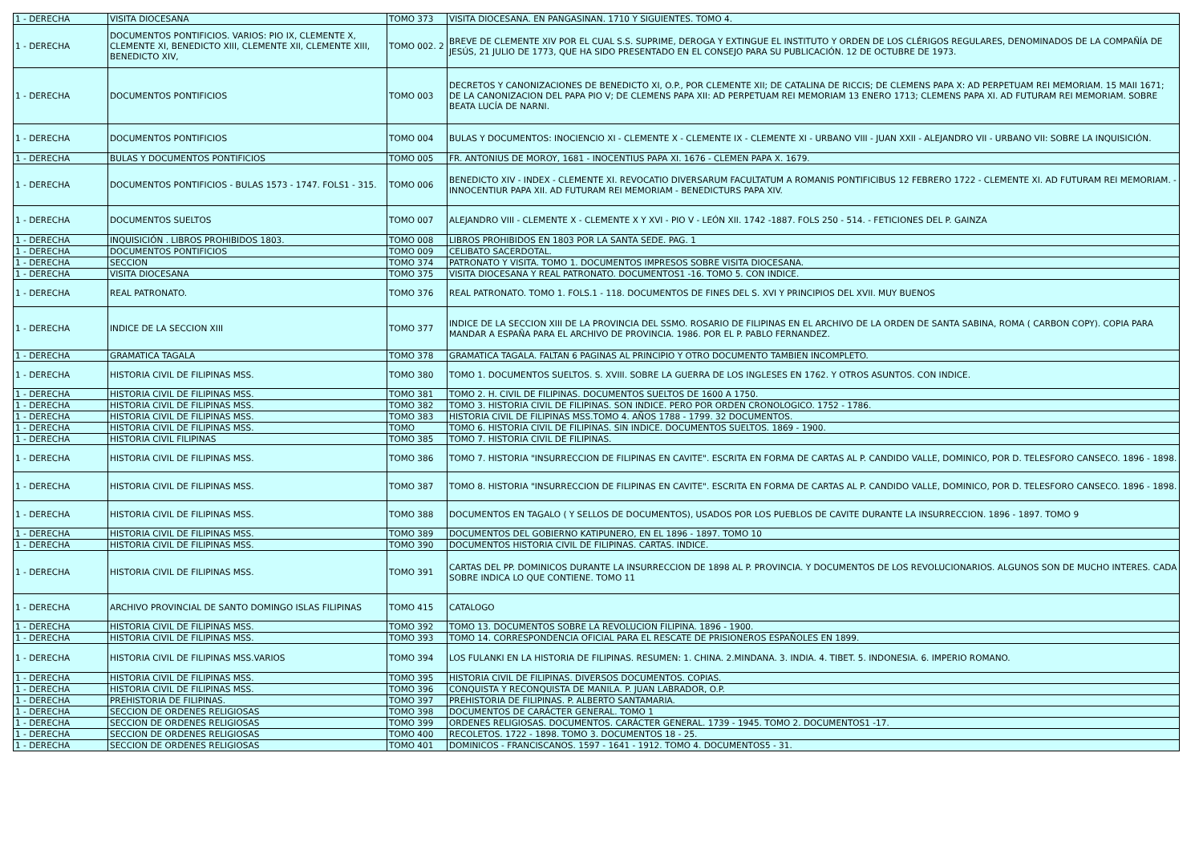| 1 - DERECHA | VISITA DIOCESANA | TOMO 373 | VISITA DIOCESANA. EN PANGASINAN. 1710 Y SIGUIENTES. TOMO 4. |
| 1 - DERECHA | DOCUMENTOS PONTIFICIOS. VARIOS: PIO IX, CLEMENTE X, CLEMENTE XI, BENEDICTO XIII, CLEMENTE XII, CLEMENTE XIII, BENEDICTO XIV, | TOMO 002. 2 | BREVE DE CLEMENTE XIV POR EL CUAL S.S. SUPRIME, DEROGA Y EXTINGUE EL INSTITUTO Y ORDEN DE LOS CLÉRIGOS REGULARES, DENOMINADOS DE LA COMPAÑÍA DE JESÚS, 21 JULIO DE 1773, QUE HA SIDO PRESENTADO EN EL CONSEJO PARA SU PUBLICACIÓN. 12 DE OCTUBRE DE 1973. |
| 1 - DERECHA | DOCUMENTOS PONTIFICIOS | TOMO 003 | DECRETOS Y CANONIZACIONES DE BENEDICTO XI, O.P., POR CLEMENTE XII; DE CATALINA DE RICCIS; DE CLEMENS PAPA X: AD PERPETUAM REI MEMORIAM. 15 MAII 1671; DE LA CANONIZACION DEL PAPA PIO V; DE CLEMENS PAPA XII: AD PERPETUAM REI MEMORIAM 13 ENERO 1713; CLEMENS PAPA XI. AD FUTURAM REI MEMORIAM. SOBRE BEATA LUCÍA DE NARNI. |
| 1 - DERECHA | DOCUMENTOS PONTIFICIOS | TOMO 004 | BULAS Y DOCUMENTOS: INOCIENCIO XI - CLEMENTE X - CLEMENTE IX - CLEMENTE XI - URBANO VIII - JUAN XXII - ALEJANDRO VII - URBANO VII: SOBRE LA INQUISICIÓN. |
| 1 - DERECHA | BULAS Y DOCUMENTOS PONTIFICIOS | TOMO 005 | FR. ANTONIUS DE MOROY, 1681 - INOCENTIUS PAPA XI. 1676 - CLEMEN PAPA X. 1679. |
| 1 - DERECHA | DOCUMENTOS PONTIFICIOS - BULAS 1573 - 1747. FOLS1 - 315. | TOMO 006 | BENEDICTO XIV - INDEX - CLEMENTE XI. REVOCATIO DIVERSARUM FACULTATUM A ROMANIS PONTIFICIBUS 12 FEBRERO 1722 - CLEMENTE XI. AD FUTURAM REI MEMORIAM. - INNOCENTIUR PAPA XII. AD FUTURAM REI MEMORIAM - BENEDICTURS PAPA XIV. |
| 1 - DERECHA | DOCUMENTOS SUELTOS | TOMO 007 | ALEJANDRO VIII - CLEMENTE X - CLEMENTE X Y XVI - PIO V - LEÓN XII. 1742 -1887. FOLS 250 - 514. - FETICIONES DEL P. GAINZA |
| 1 - DERECHA | INQUISICIÓN . LIBROS PROHIBIDOS 1803. | TOMO 008 | LIBROS PROHIBIDOS EN 1803 POR LA SANTA SEDE. PAG. 1 |
| 1 - DERECHA | DOCUMENTOS PONTIFICIOS | TOMO 009 | CELIBATO SACERDOTAL. |
| 1 - DERECHA | SECCION | TOMO 374 | PATRONATO Y VISITA. TOMO 1. DOCUMENTOS IMPRESOS SOBRE VISITA DIOCESANA. |
| 1 - DERECHA | VISITA DIOCESANA | TOMO 375 | VISITA DIOCESANA Y REAL PATRONATO. DOCUMENTOS1 -16. TOMO 5. CON INDICE. |
| 1 - DERECHA | REAL PATRONATO. | TOMO 376 | REAL PATRONATO. TOMO 1. FOLS.1 - 118. DOCUMENTOS DE FINES DEL S. XVI Y PRINCIPIOS DEL XVII. MUY BUENOS |
| 1 - DERECHA | INDICE DE LA SECCION XIII | TOMO 377 | INDICE DE LA SECCION XIII DE LA PROVINCIA DEL SSMO. ROSARIO DE FILIPINAS EN EL ARCHIVO DE LA ORDEN DE SANTA SABINA, ROMA ( CARBON COPY). COPIA PARA MANDAR A ESPAÑA PARA EL ARCHIVO DE PROVINCIA. 1986. POR EL P. PABLO FERNANDEZ. |
| 1 - DERECHA | GRAMATICA TAGALA | TOMO 378 | GRAMATICA TAGALA. FALTAN 6 PAGINAS AL PRINCIPIO Y OTRO DOCUMENTO TAMBIEN INCOMPLETO. |
| 1 - DERECHA | HISTORIA CIVIL DE FILIPINAS MSS. | TOMO 380 | TOMO 1. DOCUMENTOS SUELTOS. S. XVIII. SOBRE LA GUERRA DE LOS INGLESES EN 1762. Y OTROS ASUNTOS. CON INDICE. |
| 1 - DERECHA | HISTORIA CIVIL DE FILIPINAS MSS. | TOMO 381 | TOMO 2. H. CIVIL DE FILIPINAS. DOCUMENTOS SUELTOS DE 1600 A 1750. |
| 1 - DERECHA | HISTORIA CIVIL DE FILIPINAS MSS. | TOMO 382 | TOMO 3. HISTORIA CIVIL DE FILIPINAS. SON INDICE. PERO POR ORDEN CRONOLOGICO. 1752 - 1786. |
| 1 - DERECHA | HISTORIA CIVIL DE FILIPINAS MSS. | TOMO 383 | HISTORIA CIVIL DE FILIPINAS MSS.TOMO 4. AÑOS 1788 - 1799. 32 DOCUMENTOS. |
| 1 - DERECHA | HISTORIA CIVIL DE FILIPINAS MSS. | TOMO | TOMO 6. HISTORIA CIVIL DE FILIPINAS. SIN INDICE. DOCUMENTOS SUELTOS. 1869 - 1900. |
| 1 - DERECHA | HISTORIA CIVIL FILIPINAS | TOMO 385 | TOMO 7. HISTORIA CIVIL DE FILIPINAS. |
| 1 - DERECHA | HISTORIA CIVIL DE FILIPINAS MSS. | TOMO 386 | TOMO 7. HISTORIA "INSURRECCION DE FILIPINAS EN CAVITE". ESCRITA EN FORMA DE CARTAS AL P. CANDIDO VALLE, DOMINICO, POR D. TELESFORO CANSECO. 1896 - 1898. |
| 1 - DERECHA | HISTORIA CIVIL DE FILIPINAS MSS. | TOMO 387 | TOMO 8. HISTORIA "INSURRECCION DE FILIPINAS EN CAVITE". ESCRITA EN FORMA DE CARTAS AL P. CANDIDO VALLE, DOMINICO, POR D. TELESFORO CANSECO. 1896 - 1898. |
| 1 - DERECHA | HISTORIA CIVIL DE FILIPINAS MSS. | TOMO 388 | DOCUMENTOS EN TAGALO ( Y SELLOS DE DOCUMENTOS), USADOS POR LOS PUEBLOS DE CAVITE DURANTE LA INSURRECCION. 1896 - 1897. TOMO 9 |
| 1 - DERECHA | HISTORIA CIVIL DE FILIPINAS MSS. | TOMO 389 | DOCUMENTOS DEL GOBIERNO KATIPUNERO, EN EL 1896 - 1897. TOMO 10 |
| 1 - DERECHA | HISTORIA CIVIL DE FILIPINAS MSS. | TOMO 390 | DOCUMENTOS HISTORIA CIVIL DE FILIPINAS. CARTAS. INDICE. |
| 1 - DERECHA | HISTORIA CIVIL DE FILIPINAS MSS. | TOMO 391 | CARTAS DEL PP. DOMINICOS DURANTE LA INSURRECCION DE 1898 AL P. PROVINCIA. Y DOCUMENTOS DE LOS REVOLUCIONARIOS. ALGUNOS SON DE MUCHO INTERES. CADA SOBRE INDICA LO QUE CONTIENE. TOMO 11 |
| 1 - DERECHA | ARCHIVO PROVINCIAL DE SANTO DOMINGO ISLAS FILIPINAS | TOMO 415 | CATALOGO |
| 1 - DERECHA | HISTORIA CIVIL DE FILIPINAS MSS. | TOMO 392 | TOMO 13. DOCUMENTOS SOBRE LA REVOLUCION FILIPINA. 1896 - 1900. |
| 1 - DERECHA | HISTORIA CIVIL DE FILIPINAS MSS. | TOMO 393 | TOMO 14. CORRESPONDENCIA OFICIAL PARA EL RESCATE DE PRISIONEROS ESPAÑOLES EN 1899. |
| 1 - DERECHA | HISTORIA CIVIL DE FILIPINAS MSS.VARIOS | TOMO 394 | LOS FULANKI EN LA HISTORIA DE FILIPINAS. RESUMEN: 1. CHINA. 2.MINDANA. 3. INDIA. 4. TIBET. 5. INDONESIA. 6. IMPERIO ROMANO. |
| 1 - DERECHA | HISTORIA CIVIL DE FILIPINAS MSS. | TOMO 395 | HISTORIA CIVIL DE FILIPINAS. DIVERSOS DOCUMENTOS. COPIAS. |
| 1 - DERECHA | HISTORIA CIVIL DE FILIPINAS MSS. | TOMO 396 | CONQUISTA Y RECONQUISTA DE MANILA. P. JUAN LABRADOR, O.P. |
| 1 - DERECHA | PREHISTORIA DE FILIPINAS. | TOMO 397 | PREHISTORIA DE FILIPINAS. P. ALBERTO SANTAMARIA. |
| 1 - DERECHA | SECCION DE ORDENES RELIGIOSAS | TOMO 398 | DOCUMENTOS DE CARÁCTER GENERAL. TOMO 1 |
| 1 - DERECHA | SECCION DE ORDENES RELIGIOSAS | TOMO 399 | ORDENES RELIGIOSAS. DOCUMENTOS. CARÁCTER GENERAL. 1739 - 1945. TOMO 2. DOCUMENTOS1 -17. |
| 1 - DERECHA | SECCION DE ORDENES RELIGIOSAS | TOMO 400 | RECOLETOS. 1722 - 1898. TOMO 3. DOCUMENTOS 18 - 25. |
| 1 - DERECHA | SECCION DE ORDENES RELIGIOSAS | TOMO 401 | DOMINICOS - FRANCISCANOS. 1597 - 1641 - 1912. TOMO 4. DOCUMENTOS5 - 31. |